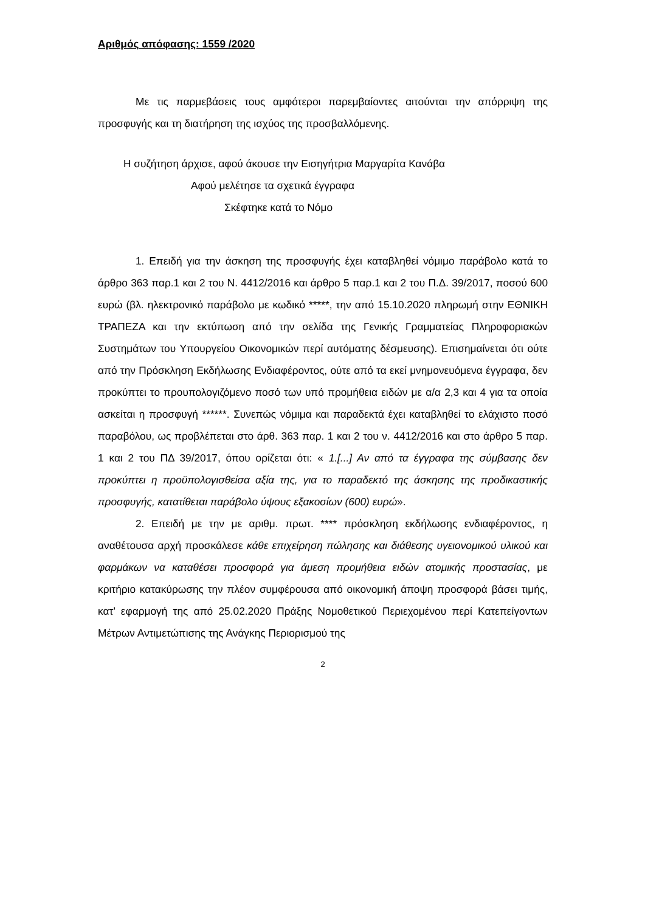Αριθμός απόφασης: 1559 /2020
Με τις παρμεβάσεις τους αμφότεροι παρεμβαίοντες αιτούνται την απόρριψη της προσφυγής και τη διατήρηση της ισχύος της προσβαλλόμενης.
Η συζήτηση άρχισε, αφού άκουσε την Εισηγήτρια Μαργαρίτα Κανάβα
Αφού μελέτησε τα σχετικά έγγραφα
Σκέφτηκε κατά το Νόμο
1. Επειδή για την άσκηση της προσφυγής έχει καταβληθεί νόμιμο παράβολο κατά το άρθρο 363 παρ.1 και 2 του Ν. 4412/2016 και άρθρο 5 παρ.1 και 2 του Π.Δ. 39/2017, ποσού 600 ευρώ (βλ. ηλεκτρονικό παράβολο με κωδικό *****, την από 15.10.2020 πληρωμή στην ΕΘΝΙΚΗ ΤΡΑΠΕΖΑ και την εκτύπωση από την σελίδα της Γενικής Γραμματείας Πληροφοριακών Συστημάτων του Υπουργείου Οικονομικών περί αυτόματης δέσμευσης). Επισημαίνεται ότι ούτε από την Πρόσκληση Εκδήλωσης Ενδιαφέροντος, ούτε από τα εκεί μνημονευόμενα έγγραφα, δεν προκύπτει το προυπολογιζόμενο ποσό των υπό προμήθεια ειδών με α/α 2,3 και 4 για τα οποία ασκείται η προσφυγή ******. Συνεπώς νόμιμα και παραδεκτά έχει καταβληθεί το ελάχιστο ποσό παραβόλου, ως προβλέπεται στο άρθ. 363 παρ. 1 και 2 του ν. 4412/2016 και στο άρθρο 5 παρ. 1 και 2 του ΠΔ 39/2017, όπου ορίζεται ότι: « 1.[...] Αν από τα έγγραφα της σύμβασης δεν προκύπτει η προϋπολογισθείσα αξία της, για το παραδεκτό της άσκησης της προδικαστικής προσφυγής, κατατίθεται παράβολο ύψους εξακοσίων (600) ευρώ».
2. Επειδή με την με αριθμ. πρωτ. **** πρόσκληση εκδήλωσης ενδιαφέροντος, η αναθέτουσα αρχή προσκάλεσε κάθε επιχείρηση πώλησης και διάθεσης υγειονομικού υλικού και φαρμάκων να καταθέσει προσφορά για άμεση προμήθεια ειδών ατομικής προστασίας, με κριτήριο κατακύρωσης την πλέον συμφέρουσα από οικονομική άποψη προσφορά βάσει τιμής, κατ’ εφαρμογή της από 25.02.2020 Πράξης Νομοθετικού Περιεχομένου περί Κατεπείγοντων Μέτρων Αντιμετώπισης της Ανάγκης Περιορισμού της
2